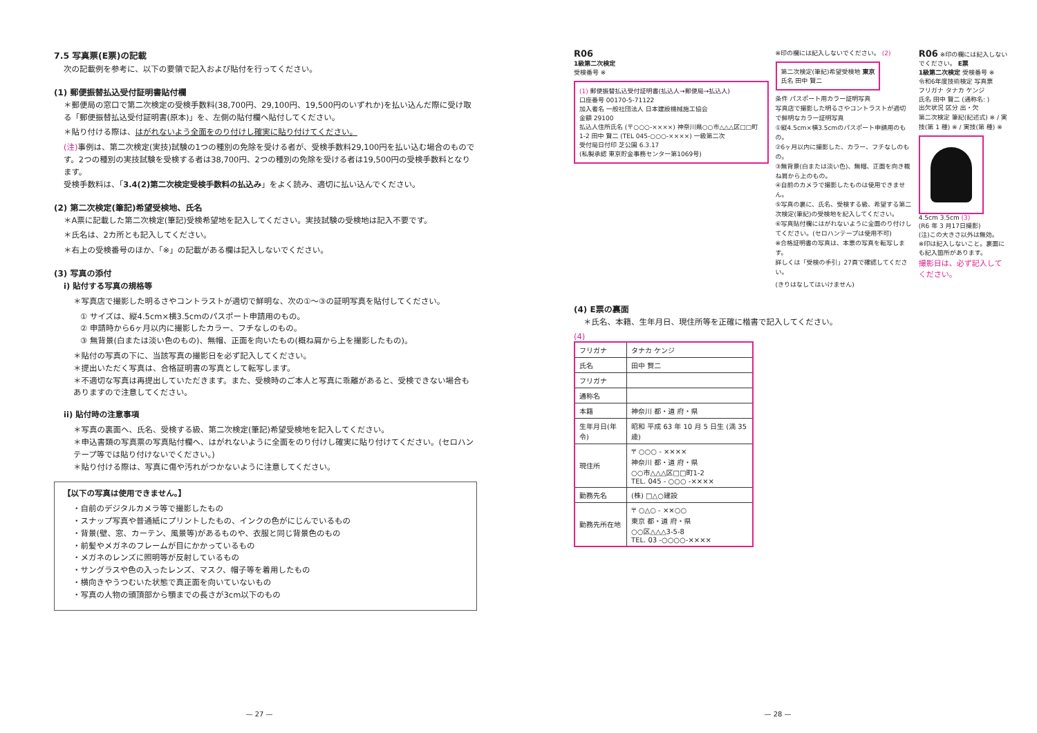7.5 写真票(E票)の記載
次の記載例を参考に、以下の要領で記入および貼付を行ってください。
(1) 郵便振替払込受付証明書貼付欄
＊郵便局の窓口で第二次検定の受検手数料(38,700円、29,100円、19,500円のいずれか)を払い込んだ際に受け取る「郵便振替払込受付証明書(原本)」を、左側の貼付欄へ貼付してください。
＊貼り付ける際は、はがれないよう全面をのり付けし確実に貼り付けてください。
(注) 事例は、第二次検定(実技)試験の1つの種別の免除を受ける者が、受検手数料29,100円を払い込む場合のものです。2つの種別の実技試験を受検する者は38,700円、2つの種別の免除を受ける者は19,500円の受検手数料となります。
受検手数料は、「3.4(2)第二次検定受検手数料の払込み」をよく読み、適切に払い込んでください。
(2) 第二次検定(筆記)希望受検地、氏名
＊A票に記載した第二次検定(筆記)受検希望地を記入してください。実技試験の受検地は記入不要です。
＊氏名は、2カ所とも記入してください。
＊右上の受検番号のほか、「※」の記載がある欄は記入しないでください。
(3) 写真の添付
i) 貼付する写真の規格等
＊写真店で撮影した明るさやコントラストが適切で鮮明な、次の①〜③の証明写真を貼付してください。
① サイズは、縦4.5cm×横3.5cmのパスポート申請用のもの。
② 申請時から6ヶ月以内に撮影したカラー、フチなしのもの。
③ 無背景(白または淡い色のもの)、無帽、正面を向いたもの(概ね肩から上を撮影したもの)。
＊貼付の写真の下に、当該写真の撮影日を必ず記入してください。
＊提出いただく写真は、合格証明書の写真として転写します。
＊不適切な写真は再提出していただきます。また、受検時のご本人と写真に乖離があると、受検できない場合もありますので注意してください。
ii) 貼付時の注意事項
＊写真の裏面へ、氏名、受検する級、第二次検定(筆記)希望受検地を記入してください。
＊申込書類の写真票の写真貼付欄へ、はがれないように全面をのり付けし確実に貼り付けてください。(セロハンテープ等では貼り付けないでください。)
＊貼り付ける際は、写真に傷や汚れがつかないように注意してください。
【以下の写真は使用できません。】
・自前のデジタルカメラ等で撮影したもの
・スナップ写真や普通紙にプリントしたもの、インクの色がにじんでいるもの
・背景(壁、窓、カーテン、風景等)があるものや、衣服と同じ背景色のもの
・前髪やメガネのフレームが目にかかっているもの
・メガネのレンズに照明等が反射しているもの
・サングラスや色の入ったレンズ、マスク、帽子等を着用したもの
・横向きやうつむいた状態で真正面を向いていないもの
・写真の人物の頭頂部から顎までの長さが3cm以下のもの
— 27 —
R06
1級第二次検定
受検番号 ※
(1) 郵便振替払込受付証明書(払込人→郵便局→払込人)
口座番号 00170-5-71122
加入者名 一般社団法人 日本建設機械施工協会
金額 29100
払込人住所氏名 (〒○○○-××××) 神奈川県○○市△△△区□□町1-2 田中 賢二 (TEL 045-○○○-××××) 一級第二次
受付局日付印 芝公園 6.3.17
(私製承認 東京貯金事務センター第1069号)
※印の欄には記入しないでください。 (2)
第二次検定(筆記)希望受検地 東京
氏名 田中 賢二
条件 パスポート用カラー証明写真
写真店で撮影した明るさやコントラストが適切で鮮明なカラー証明写真
①縦4.5cm×横3.5cmのパスポート申請用のもの。
②6ヶ月以内に撮影した、カラー、フチなしのもの。
③無背景(白または淡い色)、無帽、正面を向き概ね肩から上のもの。
④自前のカメラで撮影したものは使用できません。
⑤写真の裏に、氏名、受検する級、希望する第二次検定(筆記)の受検地を記入してください。
⑥写真貼付欄にはがれないように全面のり付けしてください。(セロハンテープは使用不可)
※合格証明書の写真は、本票の写真を転写します。
詳しくは「受検の手引」27頁で確認してください。
(きりはなしてはいけません)
R06 ※印の欄には記入しないでください。 E票
1級第二次検定 受検番号 ※
令和6年度技術検定 写真票
フリガナ タナカ ケンジ
氏名 田中 賢二 (通称名: )
出欠状況 区分 出・欠
第二次検定 筆記(記述式) ※ / 実技(第 1 種) ※ / 実技(第 種) ※
4.5cm 3.5cm (3)
(R6 年 3 月17日撮影)
(注)この大きさ以外は無効。
※印は記入しないこと。裏面にも記入箇所があります。
撮影日は、必ず記入してください。
(4) E票の裏面
＊氏名、本籍、生年月日、現住所等を正確に楷書で記入してください。
(4)
| フリガナ | タナカ ケンジ |
| 氏名 | 田中 賢二 |
| フリガナ | |
| 通称名 | |
| 本籍 | 神奈川 都・道 府・県 |
| 生年月日(年令) | 昭和 平成 63 年 10 月 5 日生 (満 35 歳) |
| 現住所 | 〒 ○○○ - ×××× 神奈川 都・道 府・県 ○○市△△△区□□町1-2 TEL. 045 - ○○○ -×××× |
| 勤務先名 | (株) □△○建設 |
| 勤務先所在地 | 〒 ○△○ - ××○○ 東京 都・道 府・県 ○○区△△△3-5-8 TEL. 03 -○○○○-×××× |
— 28 —